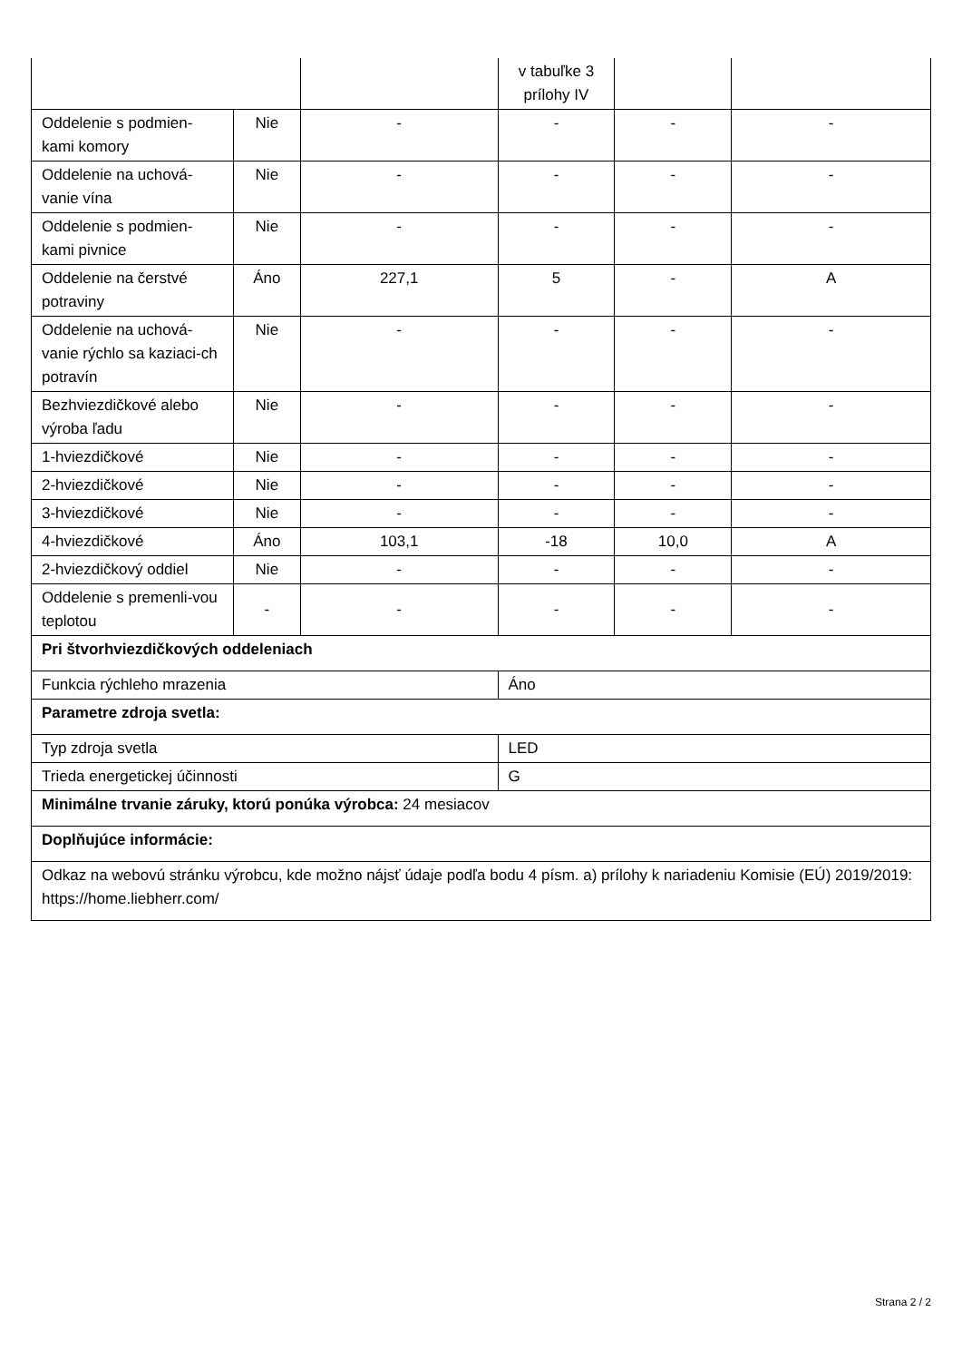| | | | v tabuľke 3 prílohy IV | | |
| Oddelenie s podmien-kami komory | Nie | - | - | - | - |
| Oddelenie na uchová-vanie vína | Nie | - | - | - | - |
| Oddelenie s podmien-kami pivnice | Nie | - | - | - | - |
| Oddelenie na čerstvé potraviny | Áno | 227,1 | 5 | - | A |
| Oddelenie na uchová-vanie rýchlo sa kaziaci-ch potravín | Nie | - | - | - | - |
| Bezhviezdičkové alebo výroba ľadu | Nie | - | - | - | - |
| 1-hviezdičkové | Nie | - | - | - | - |
| 2-hviezdičkové | Nie | - | - | - | - |
| 3-hviezdičkové | Nie | - | - | - | - |
| 4-hviezdičkové | Áno | 103,1 | -18 | 10,0 | A |
| 2-hviezdičkový oddiel | Nie | - | - | - | - |
| Oddelenie s premenli-vou teplotou | - | - | - | - | - |
| Pri štvorhviezdičkových oddeleniach | | | | | |
| Funkcia rýchleho mrazenia | | | Áno | | |
| Parametre zdroja svetla: | | | | | |
| Typ zdroja svetla | | | LED | | |
| Trieda energetickej účinnosti | | | G | | |
| Minimálne trvanie záruky, ktorú ponúka výrobca: 24 mesiacov | | | | | |
| Doplňujúce informácie: | | | | | |
| Odkaz na webovú stránku výrobcu, kde možno nájsť údaje podľa bodu 4 písm. a) prílohy k nariadeniu Komisie (EÚ) 2019/2019: https://home.liebherr.com/ | | | | | |
Strana 2 / 2